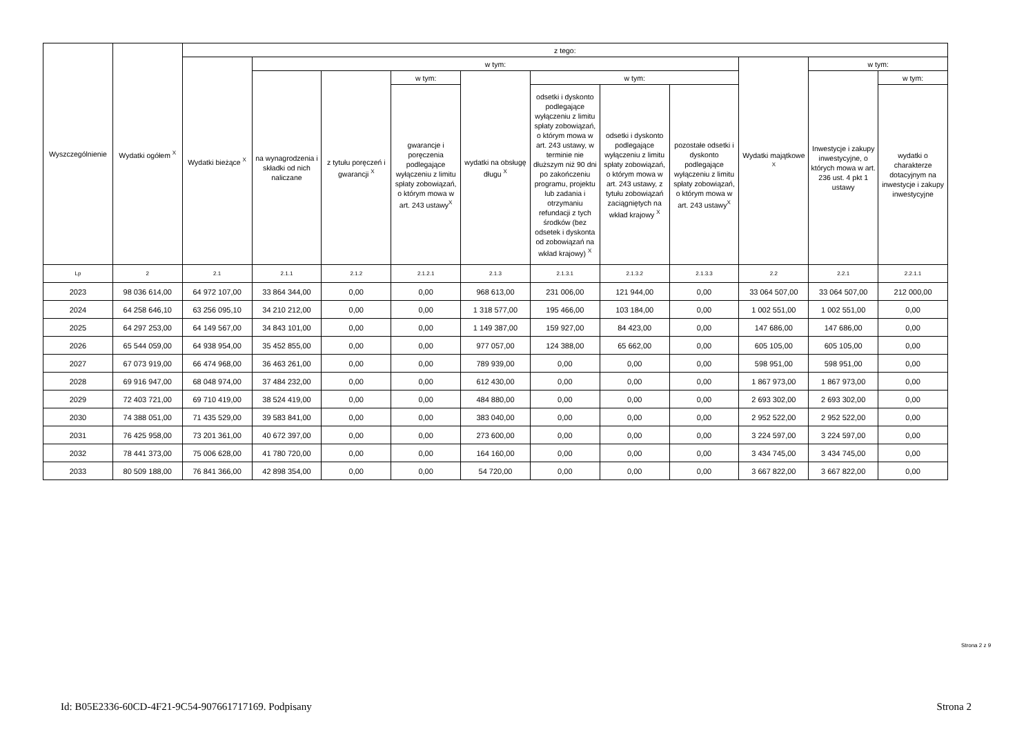| Wyszczególnienie | Wydatki ogółem <sup>X</sup> | z tego: | | | | | | | | | | |
| --- | --- | --- | --- | --- | --- | --- | --- | --- | --- | --- | --- | --- |
| | | Wydatki bieżące <sup>X</sup> | w tym: | | | | | | | Wydatki majątkowe <sup>X</sup> | w tym: | |
| | | | na wynagrodzenia i składki od nich naliczane | z tytułu poręczeń i gwarancji <sup>X</sup> | w tym: | wydatki na obsługę długu <sup>X</sup> | w tym: | | | | Inwestycje i zakupy inwestycyjne, o których mowa w art. 236 ust. 4 pkt 1 ustawy | w tym: |
| | | | | | gwarancje i poręczenia podlegające wyłączeniu z limitu spłaty zobowiązań, o którym mowa w art. 243 ustawy<sup>X</sup> | | odsetki i dyskonto podlegające wyłączeniu z limitu spłaty zobowiązań, o którym mowa w art. 243 ustawy, w terminie nie dłuższym niż 90 dni po zakończeniu programu, projektu lub zadania i otrzymaniu refundacji z tych środków (bez odsetek i dyskonta od zobowiązań na wkład krajowy) <sup>X</sup> | odsetki i dyskonto podlegające wyłączeniu z limitu spłaty zobowiązań, o którym mowa w art. 243 ustawy, z tytułu zobowiązań zaciągniętych na wkład krajowy <sup>X</sup> | pozostałe odsetki i dyskonto podlegające wyłączeniu z limitu spłaty zobowiązań, o którym mowa w art. 243 ustawy<sup>X</sup> | | | wydatki o charakterze dotacyjnym na inwestycje i zakupy inwestycyjne |
| Lp | 2 | 2.1 | 2.1.1 | 2.1.2 | 2.1.2.1 | 2.1.3 | 2.1.3.1 | 2.1.3.2 | 2.1.3.3 | 2.2 | 2.2.1 | 2.2.1.1 |
| 2023 | 98 036 614,00 | 64 972 107,00 | 33 864 344,00 | 0,00 | 0,00 | 968 613,00 | 231 006,00 | 121 944,00 | 0,00 | 33 064 507,00 | 33 064 507,00 | 212 000,00 |
| 2024 | 64 258 646,10 | 63 256 095,10 | 34 210 212,00 | 0,00 | 0,00 | 1 318 577,00 | 195 466,00 | 103 184,00 | 0,00 | 1 002 551,00 | 1 002 551,00 | 0,00 |
| 2025 | 64 297 253,00 | 64 149 567,00 | 34 843 101,00 | 0,00 | 0,00 | 1 149 387,00 | 159 927,00 | 84 423,00 | 0,00 | 147 686,00 | 147 686,00 | 0,00 |
| 2026 | 65 544 059,00 | 64 938 954,00 | 35 452 855,00 | 0,00 | 0,00 | 977 057,00 | 124 388,00 | 65 662,00 | 0,00 | 605 105,00 | 605 105,00 | 0,00 |
| 2027 | 67 073 919,00 | 66 474 968,00 | 36 463 261,00 | 0,00 | 0,00 | 789 939,00 | 0,00 | 0,00 | 0,00 | 598 951,00 | 598 951,00 | 0,00 |
| 2028 | 69 916 947,00 | 68 048 974,00 | 37 484 232,00 | 0,00 | 0,00 | 612 430,00 | 0,00 | 0,00 | 0,00 | 1 867 973,00 | 1 867 973,00 | 0,00 |
| 2029 | 72 403 721,00 | 69 710 419,00 | 38 524 419,00 | 0,00 | 0,00 | 484 880,00 | 0,00 | 0,00 | 0,00 | 2 693 302,00 | 2 693 302,00 | 0,00 |
| 2030 | 74 388 051,00 | 71 435 529,00 | 39 583 841,00 | 0,00 | 0,00 | 383 040,00 | 0,00 | 0,00 | 0,00 | 2 952 522,00 | 2 952 522,00 | 0,00 |
| 2031 | 76 425 958,00 | 73 201 361,00 | 40 672 397,00 | 0,00 | 0,00 | 273 600,00 | 0,00 | 0,00 | 0,00 | 3 224 597,00 | 3 224 597,00 | 0,00 |
| 2032 | 78 441 373,00 | 75 006 628,00 | 41 780 720,00 | 0,00 | 0,00 | 164 160,00 | 0,00 | 0,00 | 0,00 | 3 434 745,00 | 3 434 745,00 | 0,00 |
| 2033 | 80 509 188,00 | 76 841 366,00 | 42 898 354,00 | 0,00 | 0,00 | 54 720,00 | 0,00 | 0,00 | 0,00 | 3 667 822,00 | 3 667 822,00 | 0,00 |
Strona 2 z 9
Id: B05E2336-60CD-4F21-9C54-907661717169. Podpisany Strona 2